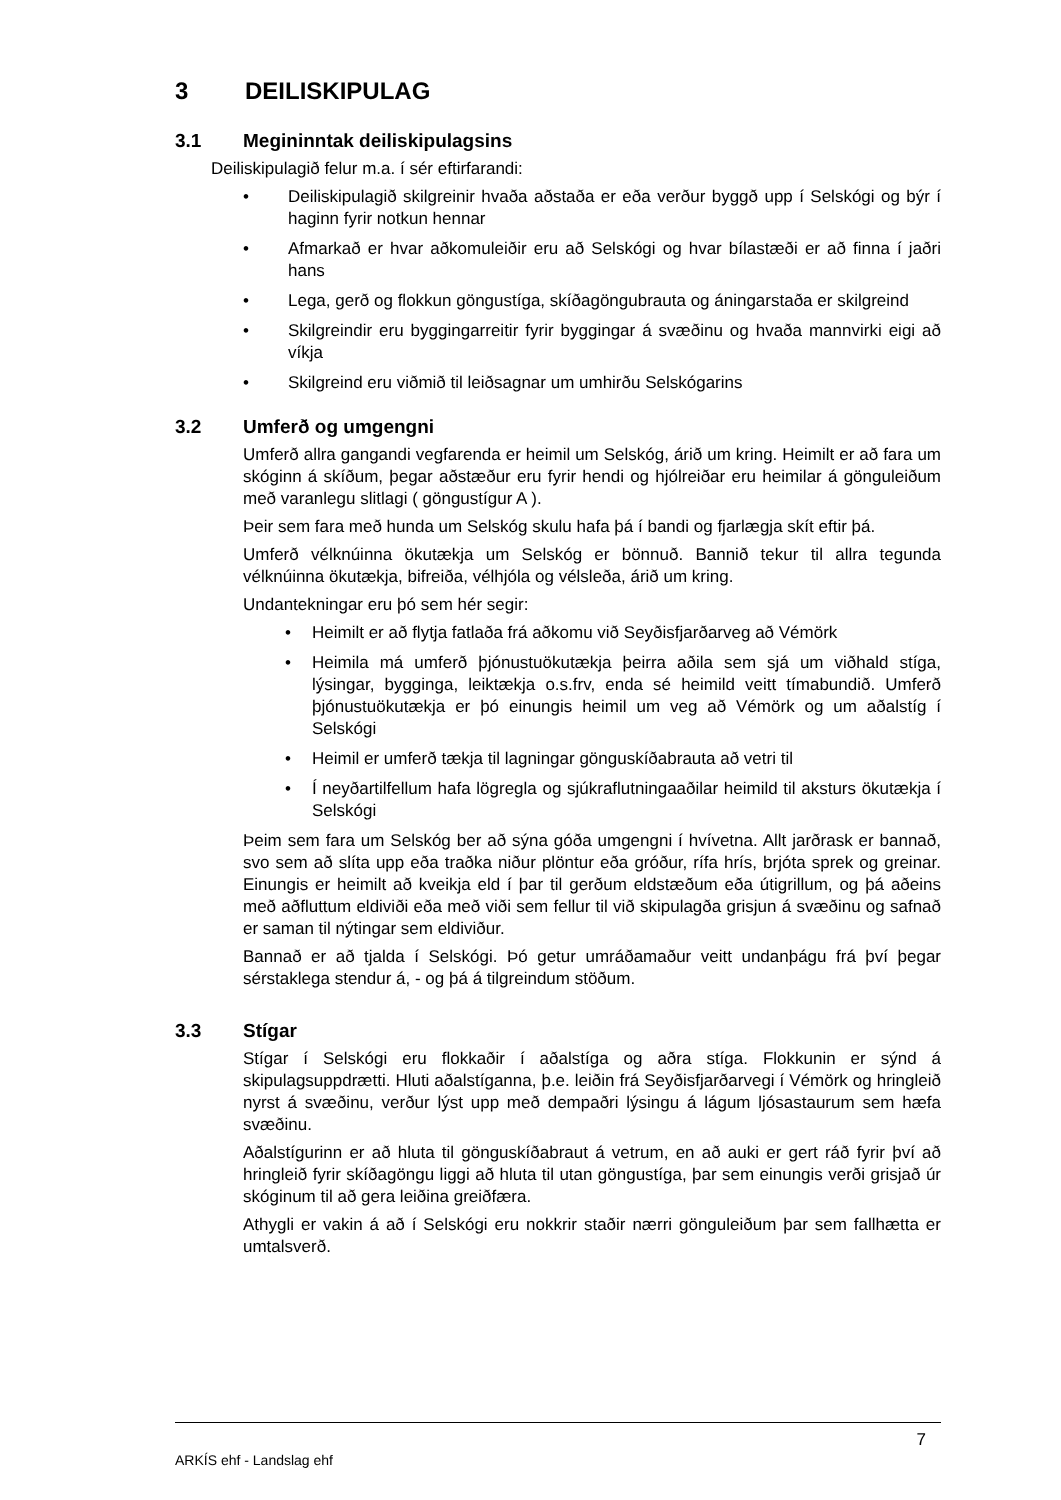3 DEILISKIPULAG
3.1 Megininntak deiliskipulagsins
Deiliskipulagið felur m.a. í sér eftirfarandi:
• Deiliskipulagið skilgreinir hvaða aðstaða er eða verður byggð upp í Selskógi og býr í haginn fyrir notkun hennar
• Afmarkað er hvar aðkomuleiðir eru að Selskógi og hvar bílastæði er að finna í jaðri hans
• Lega, gerð og flokkun göngustíga, skíðagöngubrauta og áningarstaða er skilgreind
• Skilgreindir eru byggingarreitir fyrir byggingar á svæðinu og hvaða mannvirki eigi að víkja
• Skilgreind eru viðmið til leiðsagnar um umhirðu Selskógarins
3.2 Umferð og umgengni
Umferð allra gangandi vegfarenda er heimil um Selskóg, árið um kring. Heimilt er að fara um skóginn á skíðum, þegar aðstæður eru fyrir hendi og hjólreiðar eru heimilar á gönguleiðum með varanlegu slitlagi ( göngustígur A ).
Þeir sem fara með hunda um Selskóg skulu hafa þá í bandi og fjarlægja skít eftir þá.
Umferð vélknúinna ökutækja um Selskóg er bönnuð. Bannið tekur til allra tegunda vélknúinna ökutækja, bifreiða, vélhjóla og vélsleða, árið um kring.
Undantekningar eru þó sem hér segir:
• Heimilt er að flytja fatlaða frá aðkomu við Seyðisfjarðarveg að Vémörk
• Heimila má umferð þjónustuökutækja þeirra aðila sem sjá um viðhald stíga, lýsingar, bygginga, leiktækja o.s.frv, enda sé heimild veitt tímabundið. Umferð þjónustuökutækja er þó einungis heimil um veg að Vémörk og um aðalstíg í Selskógi
• Heimil er umferð tækja til lagningar gönguskíðabrauta að vetri til
• Í neyðartilfellum hafa lögregla og sjúkraflutningaaðilar heimild til aksturs ökutækja í Selskógi
Þeim sem fara um Selskóg ber að sýna góða umgengni í hvívetna. Allt jarðrask er bannað, svo sem að slíta upp eða traðka niður plöntur eða gróður, rífa hrís, brjóta sprek og greinar. Einungis er heimilt að kveikja eld í þar til gerðum eldstæðum eða útigrillum, og þá aðeins með aðfluttum eldiviði eða með viði sem fellur til við skipulagða grisjun á svæðinu og safnað er saman til nýtingar sem eldiviður.
Bannað er að tjalda í Selskógi. Þó getur umráðamaður veitt undanþágu frá því þegar sérstaklega stendur á, - og þá á tilgreindum stöðum.
3.3 Stígar
Stígar í Selskógi eru flokkaðir í aðalstíga og aðra stíga. Flokkunin er sýnd á skipulagsuppdrætti. Hluti aðalstíganna, þ.e. leiðin frá Seyðisfjarðarvegi í Vémörk og hringleið nyrst á svæðinu, verður lýst upp með dempaðri lýsingu á lágum ljósastaurum sem hæfa svæðinu.
Aðalstígurinn er að hluta til gönguskíðabraut á vetrum, en að auki er gert ráð fyrir því að hringleið fyrir skíðagöngu liggi að hluta til utan göngustíga, þar sem einungis verði grisjað úr skóginum til að gera leiðina greiðfæra.
Athygli er vakin á að í Selskógi eru nokkrir staðir nærri gönguleiðum þar sem fallhætta er umtalsverð.
ARKÍS ehf - Landslag ehf 7